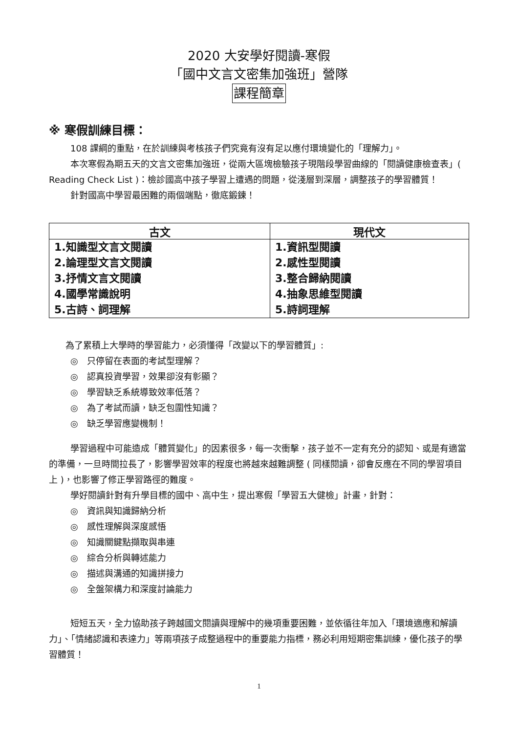2020 大安學好閱讀-寒假
「國中文言文密集加強班」營隊
課程簡章
※ 寒假訓練目標：
108 課綱的重點，在於訓練與考核孩子們究竟有沒有足以應付環境變化的「理解力」。
本次寒假為期五天的文言文密集加強班，從兩大區塊檢驗孩子現階段學習曲線的「閱讀健康檢查表」( Reading Check List )：檢診國高中孩子學習上遭遇的問題，從淺層到深層，調整孩子的學習體質！
針對國高中學習最困難的兩個端點，徹底鍛鍊！
| 古文 | 現代文 |
| --- | --- |
| 1.知識型文言文閱讀 2.論理型文言文閱讀 3.抒情文言文閱讀 4.國學常識說明 5.古詩、詞理解 | 1.資訊型閱讀 2.感性型閱讀 3.整合歸納閱讀 4.抽象思維型閱讀 5.詩詞理解 |
為了累積上大學時的學習能力，必須懂得「改變以下的學習體質」:
◎　只停留在表面的考試型理解？
◎　認真投資學習，效果卻沒有彰顯？
◎　學習缺乏系統導致效率低落？
◎　為了考試而讀，缺乏包圍性知識？
◎　缺乏學習應變機制！
學習過程中可能造成「體質變化」的因素很多，每一次衝擊，孩子並不一定有充分的認知、或是有適當的準備，一旦時間拉長了，影響學習效率的程度也將越來越難調整 ( 同樣閱讀，卻會反應在不同的學習項目上 )，也影響了修正學習路徑的難度。
學好閱讀針對有升學目標的國中、高中生，提出寒假「學習五大健檢」計畫，針對：
◎　資訊與知識歸納分析
◎　感性理解與深度感悟
◎　知識關鍵點擷取與串連
◎　綜合分析與轉述能力
◎　描述與溝通的知識拼接力
◎　全盤架構力和深度討論能力
短短五天，全力協助孩子跨越國文閱讀與理解中的幾項重要困難，並依循往年加入「環境適應和解讀力」、「情緒認識和表達力」等兩項孩子成整過程中的重要能力指標，務必利用短期密集訓練，優化孩子的學習體質！
1